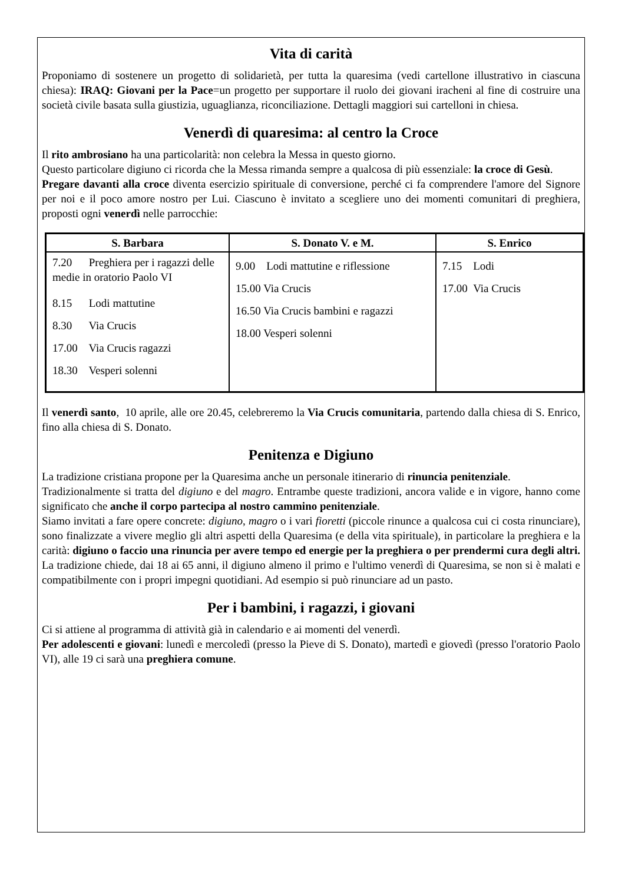Vita di carità
Proponiamo di sostenere un progetto di solidarietà, per tutta la quaresima (vedi cartellone illustrativo in ciascuna chiesa): IRAQ: Giovani per la Pace=un progetto per supportare il ruolo dei giovani iracheni al fine di costruire una società civile basata sulla giustizia, uguaglianza, riconciliazione. Dettagli maggiori sui cartelloni in chiesa.
Venerdì di quaresima: al centro la Croce
Il rito ambrosiano ha una particolarità: non celebra la Messa in questo giorno.
Questo particolare digiuno ci ricorda che la Messa rimanda sempre a qualcosa di più essenziale: la croce di Gesù.
Pregare davanti alla croce diventa esercizio spirituale di conversione, perché ci fa comprendere l'amore del Signore per noi e il poco amore nostro per Lui. Ciascuno è invitato a scegliere uno dei momenti comunitari di preghiera, proposti ogni venerdì nelle parrocchie:
| S. Barbara | S. Donato V. e M. | S. Enrico |
| --- | --- | --- |
| 7.20 Preghiera per i ragazzi delle medie in oratorio Paolo VI 8.15 Lodi mattutine 8.30 Via Crucis 17.00 Via Crucis ragazzi 18.30 Vesperi solenni | 9.00 Lodi mattutine e riflessione 15.00 Via Crucis 16.50 Via Crucis bambini e ragazzi 18.00 Vesperi solenni | 7.15 Lodi 17.00 Via Crucis |
Il venerdì santo, 10 aprile, alle ore 20.45, celebreremo la Via Crucis comunitaria, partendo dalla chiesa di S. Enrico, fino alla chiesa di S. Donato.
Penitenza e Digiuno
La tradizione cristiana propone per la Quaresima anche un personale itinerario di rinuncia penitenziale.
Tradizionalmente si tratta del digiuno e del magro. Entrambe queste tradizioni, ancora valide e in vigore, hanno come significato che anche il corpo partecipa al nostro cammino penitenziale.
Siamo invitati a fare opere concrete: digiuno, magro o i vari fioretti (piccole rinunce a qualcosa cui ci costa rinunciare), sono finalizzate a vivere meglio gli altri aspetti della Quaresima (e della vita spirituale), in particolare la preghiera e la carità: digiuno o faccio una rinuncia per avere tempo ed energie per la preghiera o per prendermi cura degli altri.
La tradizione chiede, dai 18 ai 65 anni, il digiuno almeno il primo e l'ultimo venerdì di Quaresima, se non si è malati e compatibilmente con i propri impegni quotidiani. Ad esempio si può rinunciare ad un pasto.
Per i bambini, i ragazzi, i giovani
Ci si attiene al programma di attività già in calendario e ai momenti del venerdì.
Per adolescenti e giovani: lunedì e mercoledì (presso la Pieve di S. Donato), martedì e giovedì (presso l'oratorio Paolo VI), alle 19 ci sarà una preghiera comune.